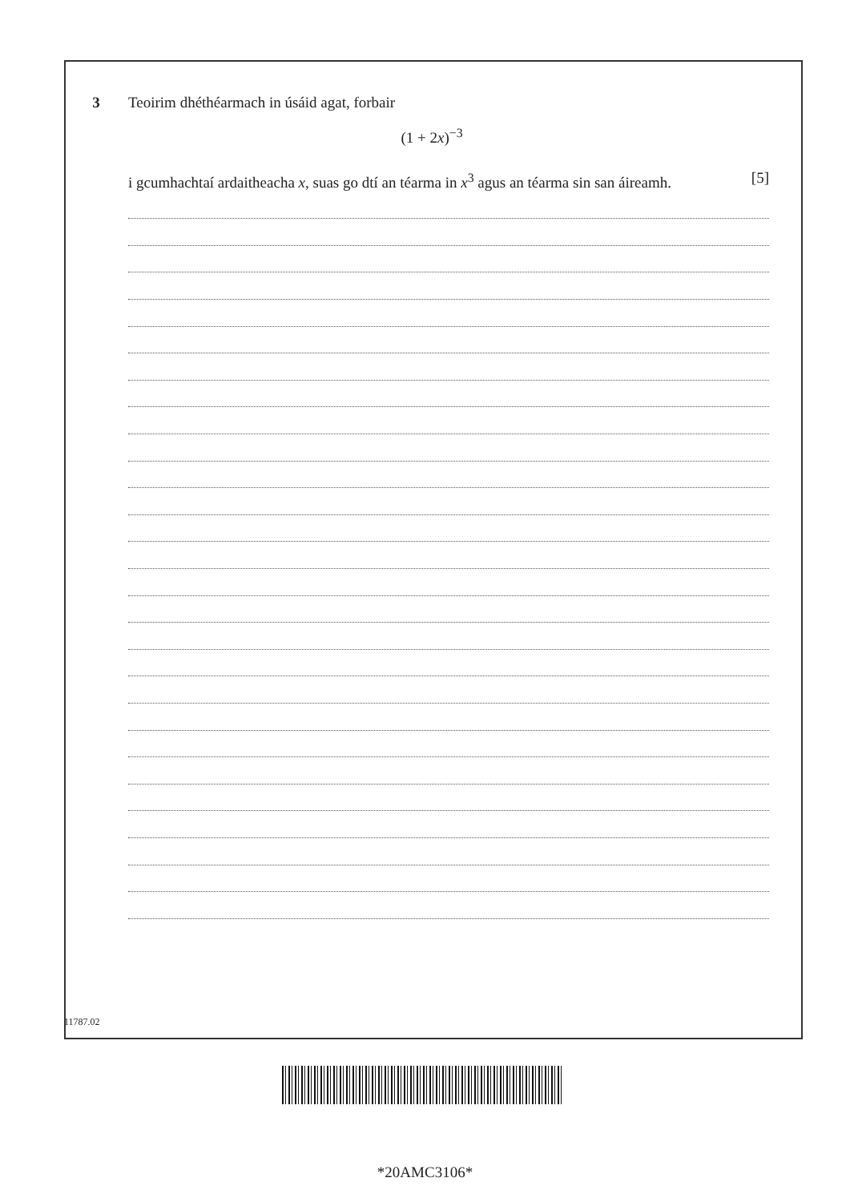3 Teoirim dhéthéarmach in úsáid agat, forbair
(1 + 2x)<sup>−3</sup>
i gcumhachtaí ardaitheacha x, suas go dtí an téarma in x<sup>3</sup> agus an téarma sin san áireamh. [5]
11787.02
*20AMC3106*